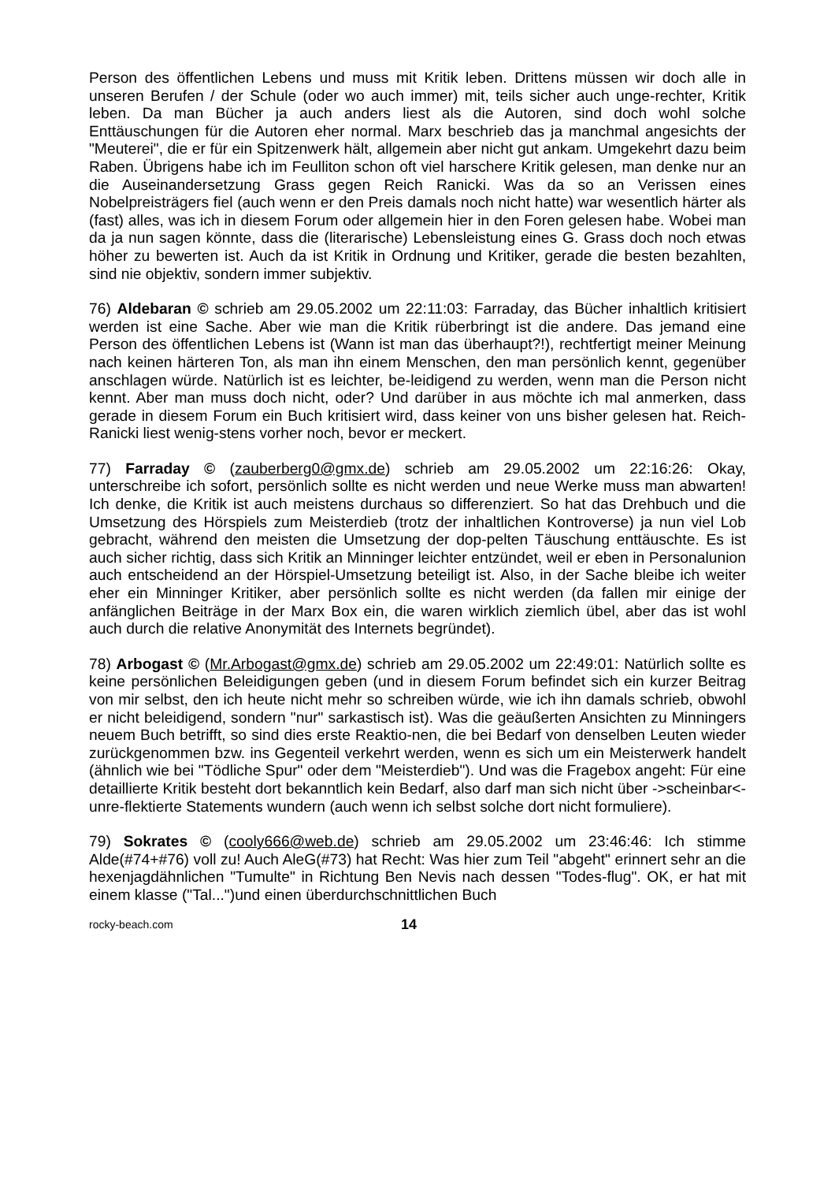Person des öffentlichen Lebens und muss mit Kritik leben. Drittens müssen wir doch alle in unseren Berufen / der Schule (oder wo auch immer) mit, teils sicher auch unge-rechter, Kritik leben. Da man Bücher ja auch anders liest als die Autoren, sind doch wohl solche Enttäuschungen für die Autoren eher normal. Marx beschrieb das ja manchmal angesichts der "Meuterei", die er für ein Spitzenwerk hält, allgemein aber nicht gut ankam. Umgekehrt dazu beim Raben. Übrigens habe ich im Feulliton schon oft viel harschere Kritik gelesen, man denke nur an die Auseinandersetzung Grass gegen Reich Ranicki. Was da so an Verissen eines Nobelpreisträgers fiel (auch wenn er den Preis damals noch nicht hatte) war wesentlich härter als (fast) alles, was ich in diesem Forum oder allgemein hier in den Foren gelesen habe. Wobei man da ja nun sagen könnte, dass die (literarische) Lebensleistung eines G. Grass doch noch etwas höher zu bewerten ist. Auch da ist Kritik in Ordnung und Kritiker, gerade die besten bezahlten, sind nie objektiv, sondern immer subjektiv.
76) Aldebaran © schrieb am 29.05.2002 um 22:11:03: Farraday, das Bücher inhaltlich kritisiert werden ist eine Sache. Aber wie man die Kritik rüberbringt ist die andere. Das jemand eine Person des öffentlichen Lebens ist (Wann ist man das überhaupt?!), rechtfertigt meiner Meinung nach keinen härteren Ton, als man ihn einem Menschen, den man persönlich kennt, gegenüber anschlagen würde. Natürlich ist es leichter, be-leidigend zu werden, wenn man die Person nicht kennt. Aber man muss doch nicht, oder? Und darüber in aus möchte ich mal anmerken, dass gerade in diesem Forum ein Buch kritisiert wird, dass keiner von uns bisher gelesen hat. Reich-Ranicki liest wenig-stens vorher noch, bevor er meckert.
77) Farraday © (zauberberg0@gmx.de) schrieb am 29.05.2002 um 22:16:26: Okay, unterschreibe ich sofort, persönlich sollte es nicht werden und neue Werke muss man abwarten! Ich denke, die Kritik ist auch meistens durchaus so differenziert. So hat das Drehbuch und die Umsetzung des Hörspiels zum Meisterdieb (trotz der inhaltlichen Kontroverse) ja nun viel Lob gebracht, während den meisten die Umsetzung der dop-pelten Täuschung enttäuschte. Es ist auch sicher richtig, dass sich Kritik an Minninger leichter entzündet, weil er eben in Personalunion auch entscheidend an der Hörspiel-Umsetzung beteiligt ist. Also, in der Sache bleibe ich weiter eher ein Minninger Kritiker, aber persönlich sollte es nicht werden (da fallen mir einige der anfänglichen Beiträge in der Marx Box ein, die waren wirklich ziemlich übel, aber das ist wohl auch durch die relative Anonymität des Internets begründet).
78) Arbogast © (Mr.Arbogast@gmx.de) schrieb am 29.05.2002 um 22:49:01: Natürlich sollte es keine persönlichen Beleidigungen geben (und in diesem Forum befindet sich ein kurzer Beitrag von mir selbst, den ich heute nicht mehr so schreiben würde, wie ich ihn damals schrieb, obwohl er nicht beleidigend, sondern "nur" sarkastisch ist). Was die geäußerten Ansichten zu Minningers neuem Buch betrifft, so sind dies erste Reaktio-nen, die bei Bedarf von denselben Leuten wieder zurückgenommen bzw. ins Gegenteil verkehrt werden, wenn es sich um ein Meisterwerk handelt (ähnlich wie bei "Tödliche Spur" oder dem "Meisterdieb"). Und was die Fragebox angeht: Für eine detaillierte Kritik besteht dort bekanntlich kein Bedarf, also darf man sich nicht über ->scheinbar<- unre-flektierte Statements wundern (auch wenn ich selbst solche dort nicht formuliere).
79) Sokrates © (cooly666@web.de) schrieb am 29.05.2002 um 23:46:46: Ich stimme Alde(#74+#76) voll zu! Auch AleG(#73) hat Recht: Was hier zum Teil "abgeht" erinnert sehr an die hexenjagdähnlichen "Tumulte" in Richtung Ben Nevis nach dessen "Todes-flug". OK, er hat mit einem klasse ("Tal...")und einen überdurchschnittlichen Buch
rocky-beach.com 14